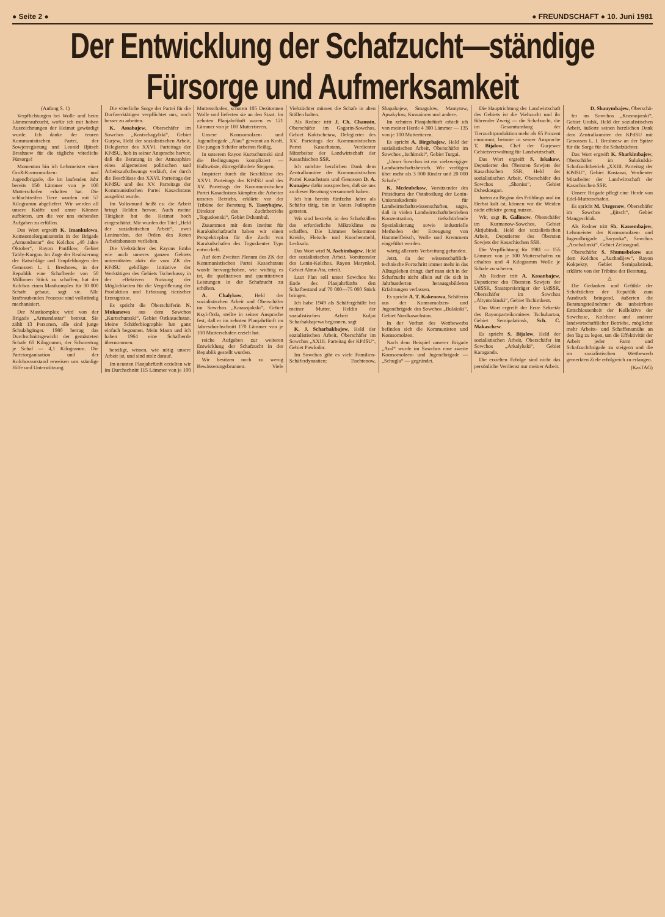● Seite 2 ● ● FREUNDSCHAFT ● 10. Juni 1981
Der Entwicklung der Schafzucht—ständige Fürsorge und Aufmerksamkeit
(Anfang S. 1)
Verpflichtungen bei Wolle und beim Lämmeraufzucht, wofür ich mit hohen Auszeichnungen der Heimat gewürdigt wurde. Ich danke der teuren Kommunistischen Partei, der Sowjetregierung und Leonid Iljitsch Breshnew für die tägliche väterliche Fürsorge!
Momentan bin ich Lehrmeister einer Groß-Komsomolzen- und Jugendbrigade, die im laufenden Jahr bereits 150 Lämmer von je 100 Mutterschafen erhalten hat. Die schlachtreifen Tiere wurden mit 57 Kilogramm abgeliefert. Wir werden all unsere Kräfte und unser Können aufbieten, um die vor uns stehenden Aufgaben zu erfüllen.
Das Wort ergreift K. Imankulowa, Komsomolorganisatorin in der Brigade „Armandastar“ des Kolchos „40 Jahre Oktober“, Rayon Panfilow, Gebiet Taldy-Kurgan. Im Zuge der Realisierung der Ratschläge und Empfehlungen des Genossen L. I. Breshnew, in der Republik eine Schafherde von 50 Millionen Stück zu schaffen, hat der Kolchos einen Mastkomplex für 30 000 Schafe gebaut, sagt sie. Alle kraftraubenden Prozesse sind vollständig mechanisiert.
Der Mastkomplex wird von der Brigade „Armandastar“ betreut. Sie zählt 13 Personen, alle sind junge Schulabgänger. 1980 betrug das Durchschnittsgewicht der gemästeten Schafe 60 Kilogramm, der Schurertrag je Schaf — 4,1 Kilogramm. Die Parteiorganisation und der Kolchosvorstand erweisen uns ständige Hilfe und Unterstützung.
Die väterliche Sorge der Partei für die Dorfwerktätigen verpflichtet uns, noch besser zu arbeiten.
K. Assabajew, Oberschäfer im Sowchos „Kostschagylski“, Gebiet Gurjew, Held der sozialistischen Arbeit, Delegierter des XXVI. Parteitags der KPdSU, hob in seiner Ansprache hervor, daß die Beratung in der Atmosphäre eines allgemeinen politischen und Arbeitsaufschwungs verläuft, der durch die Beschlüsse des XXVI. Parteitags der KPdSU und des XV. Parteitags der Kommunistischen Partei Kasachstans ausgelöst wurde.
Im Volksmund heißt es: die Arbeit bringt Helden hervor. Auch meine Tätigkeit hat die Heimat hoch eingeschätzt. Mir wurden der Titel „Held der sozialistischen Arbeit“, zwei Leninorden, der Orden des Roten Arbeitsbanners verliehen.
Die Viehzüchter des Rayons Emba wie auch unseres ganzen Gebiets unterstützten aktiv die vom ZK der KPdSU gebilligte Initiative der Werktätigen des Gebiets Tscherkassy in der effektiven Nutzung der Möglichkeiten für die Vergrößerung der Produktion und Erfassung tierischer Erzeugnisse.
Es spricht die Oberschäferin N. Mukanowa aus dem Sowchos „Kurtschumski“, Gebiet Ostkasachstan. Meine Schäferbiographie hat ganz einfach begonnen. Mein Mann und ich haben 1964 eine Schafherde übernommen.
beteiligt, wissen, wie nötig unsere Arbeit ist, und sind stolz darauf.
Im neunten Planjahrfünft erzielten wir im Durchschnitt 115 Lämmer von je 100 Mutterschafen, schoren 105 Dezitonnen Wolle und lieferten sie an den Staat. Im zehnten Planjahrfünft waren es 121 Lämmer von je 100 Muttertieren.
Unsere Komsomolzen- und Jugendbrigade „Alau“ gewinnt an Kraft. Die jungen Schäfer arbeiten fleißig.
In unserem Rayon Kurtschumski sind die Bedingungen kompliziert — Halbwüste, dürregefährdete Steppen.
Inspiriert durch die Beschlüsse des XXVI. Parteitags der KPdSU und des XV. Parteitags der Kommunistischen Partei Kasachstans kämpfen die Arbeiter unseres Betriebs, erklärte vor der Tribüne der Beratung S. Tassybajew, Direktor des Zuchtbetriebs „Toguskenski“, Gebiet Dshambul.
Zusammen mit dem Institut für Karakulschafzucht haben wir einen Perspektivplan für die Zucht von Karakulschafen des Toguskenter Typs entwickelt.
Auf dem Zweiten Plenum des ZK der Kommunistischen Partei Kasachstans wurde hervorgehoben, wie wichtig es ist, die qualitativen und quantitativen Leistungen in der Schafzucht zu erhöhen.
A. Chalykow, Held der sozialistischen Arbeit und Oberschäfer im Sowchos „Karausjakski“, Gebiet Ksyl-Orda, stellte in seiner Ansprache fest, daß er im zehnten Planjahrfünft im Jahresdurchschnitt 170 Lämmer von je 100 Mutterschafen erzielt hat.
reiche Aufgaben zur weiteren Entwicklung der Schafzucht in der Republik gestellt wurden.
Wir besitzen noch zu wenig Bewässerungsbrunnen. Viele Viehzüchter müssen die Schafe in alten Ställen halten.
Als Redner tritt J. Ch. Chamsin, Oberschäfer im Gagarin-Sowchos, Gebiet Koktschetaw, Delegierter des XV. Parteitags der Kommunistischen Partei Kasachstans, Verdienter Mitarbeiter der Landwirtschaft der Kasachischen SSR.
Ich möchte herzlichen Dank dem Zentralkomitee der Kommunistischen Partei Kasachstans und Genossen D. A. Kunajew dafür aussprechen, daß sie uns zu dieser Beratung versammelt haben.
Ich bin bereits fünfzehn Jahre als Schäfer tätig, bin in Vaters Fußtapfen getreten.
Wir sind bestrebt, in den Schafställen das erforderliche Mikroklima zu schaffen. Die Lämmer bekommen Kreide, Fleisch- und Knochenmehl, Lecksalz.
Das Wort wird N. Aschimbajew, Held der sozialistischen Arbeit, Vorsitzender des Lenin-Kolchos, Rayon Marynkol, Gebiet Alma-Ata, erteilt.
Laut Plan soll unser Sowchos bis Ende des Planjahrfünfts den Schafbestand auf 70 000—75 000 Stück bringen.
Ich habe 1949 als Schäfergehilfe bei meiner Mutter, Heldin der sozialistischen Arbeit Kuljai Scharbakbajewa begonnen, sagt
K. J. Scharbakbajew, Held der sozialistischen Arbeit, Oberschäfer im Sowchos „XXIII. Parteitag der KPdSU“, Gebiet Pawlodar.
Im Sowchos gibt es viele Familien-Schäferdynastien: Tischtenow, Shapabajew, Smagulow, Mamytow, Apsakylow, Kussainow und andere.
Im zehnten Planjahrfünft erhielt ich von meiner Herde 4 300 Lämmer — 135 von je 100 Muttertieren.
Es spricht A. Birgebajew, Held der sozialistischen Arbeit, Oberschäfer im Sowchos „Ischimski“, Gebiet Turgai.
„Unser Sowchos ist ein vielzweigiger Landwirtschaftsbetrieb. Wir verfügen über mehr als 3 000 Rinder und 20 000 Schafe.“
K. Medeubekow, Vorsitzender des Präsidiums der Ostabteilung der Lenin-Unionsakademie für Landwirtschaftswissenschaften, sagte, daß in vielen Landwirtschaftsbetrieben Konzentration, tiefschürfende Spezialisierung sowie industrielle Methoden der Erzeugung von Hammelfleisch, Wolle und Kremmern eingeführt werden.
wärtig allerorts Verbreitung gefunden.
Jetzt, da der wissenschaftlich-technische Fortschritt immer mehr in das Alltagsleben dringt, darf man sich in der Schafzucht nicht allein auf die sich in Jahrhunderten herausgebildeten Erfahrungen verlassen.
Es spricht A. T. Kakenowa, Schäferin aus der Komsomolzen- und Jugendbrigade des Sowchos „Bulakski“, Gebiet Nordkasachstan.
In der Vorhut des Wettbewerbs befinden sich die Kommunisten und Komsomolzen.
Nach dem Beispiel unserer Brigade „Aral“ wurde im Sowchos eine zweite Komsomolzen- und Jugendbrigade — „Schugla“ — gegründet.
Die Hauptrichtung der Landwirtschaft des Gebiets ist die Viehzucht und ihr führender Zweig — die Schafzucht, die im Gesamtumfang der Tierzuchtproduktion mehr als 65 Prozent einnimmt, betonte in seiner Ansprache T. Bijalow, Chef der Gurjewer Gebietsverwaltung für Landwirtschaft.
Das Wort ergreift S. Iskakow, Deputierter des Obersten Sowjets der Kasachischen SSR, Held der sozialistischen Arbeit, Oberschäfer des Sowchos „Shoniss“, Gebiet Dsheskasgan.
Jurten zu Beginn des Frühlings und im Herbst kalt ist, können wir die Weiden nicht effektiv genug nutzen.
Wir, sagt B. Galimow, Oberschäfer im Kurmanow-Sowchos, Gebiet Aktjubinsk, Held der sozialistischen Arbeit, Deputierter des Obersten Sowjets der Kasachischen SSR.
Die Verpflichtung für 1981 — 155 Lämmer von je 100 Mutterschafen zu erhalten und 4 Kilogramm Wolle je Schafe zu scheren.
Als Redner tritt A. Kosanbajew, Deputierter des Obersten Sowjets der UdSSR, Staatspreisträger der UdSSR, Oberschäfer im Sowchos „Altyntobinski“, Gebiet Tschimkent.
Das Wort ergreift der Erste Sekretär des Rayonparteikomitees Tschubartau, Gebiet Semipalatinsk, Sch. C. Makaschew.
Es spricht S. Bijalow, Held der sozialistischen Arbeit, Oberschäfer im Sowchos „Arkalykski“, Gebiet Karaganda.
Die erzielten Erfolge sind nicht das persönliche Verdienst nur meiner Arbeit.
D. Shauymbajew, Oberschä-
fer im Sowchos „Krasnojarski“, Gebiet Uralsk, Held der sozialistischen Arbeit, äußerte seinen herzlichen Dank dem Zentralkomitee der KPdSU mit Genossen L. I. Breshnew an der Spitze für die Sorge für die Schafzüchter.
Das Wort ergreift K. Sharkimbajew, Oberschäfer im Sulukulski-Schafzuchtbetrieb „XXIII. Parteitag der KPdSU“, Gebiet Kustanai, Verdienter Mitarbeiter der Landwirtschaft der Kasachischen SSR.
Unsere Brigade pflegt eine Herde von Edel-Mutterschafen.
Es spricht M. Utegenow, Oberschäfer im Sowchos „Ijitsch“, Gebiet Mangyschlak.
Als Redner tritt Sh. Kassembajew, Lehrmeister der Komsomolzen- und Jugendbrigade „Saryarka“, Sowchos „Arschalinski“, Gebiet Zelinograd.
Oberschäfer S. Shunusbekow aus dem Kolchos „Auchadijew“, Rayon Kokpekty, Gebiet Semipalatinsk, erklärte von der Tribüne der Beratung.
△
Die Gedanken und Gefühle der Schafzüchter der Republik zum Ausdruck bringend, äußerten die Beratungsteilnehmer die unbeirrbare Entschlossenheit der Kollektive der Sowchose, Kolchose und anderer landwirtschaftlicher Betriebe, möglichst mehr Arbeits- und Schaffensmühe an den Tag zu legen, um die Effektivität der Arbeit jeder Farm und Schafzuchtbrigade zu steigern und die im sozialistischen Wettbewerb gemerkten Ziele erfolgreich zu erlangen.
(KasTAG)